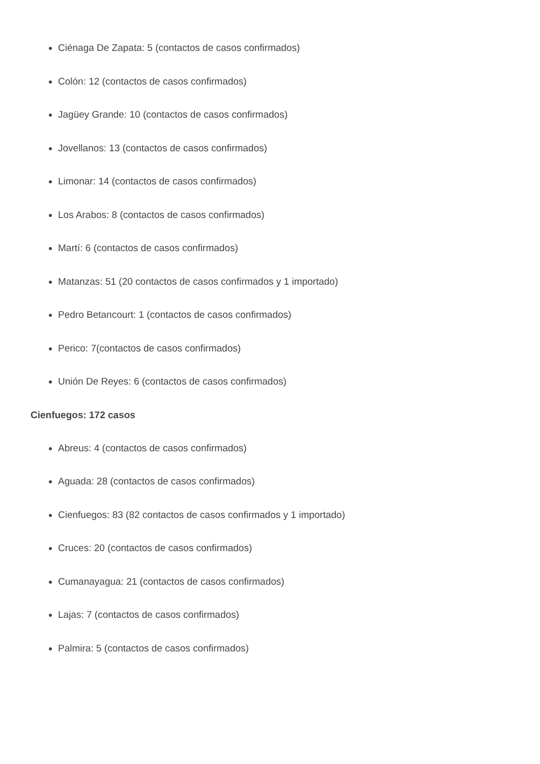Ciénaga De Zapata: 5 (contactos de casos confirmados)
Colón: 12 (contactos de casos confirmados)
Jagüey Grande: 10 (contactos de casos confirmados)
Jovellanos: 13 (contactos de casos confirmados)
Limonar: 14 (contactos de casos confirmados)
Los Arabos: 8 (contactos de casos confirmados)
Martí: 6 (contactos de casos confirmados)
Matanzas: 51 (20 contactos de casos confirmados y 1 importado)
Pedro Betancourt: 1 (contactos de casos confirmados)
Perico: 7(contactos de casos confirmados)
Unión De Reyes: 6 (contactos de casos confirmados)
Cienfuegos: 172 casos
Abreus: 4 (contactos de casos confirmados)
Aguada: 28 (contactos de casos confirmados)
Cienfuegos: 83 (82 contactos de casos confirmados y 1 importado)
Cruces: 20 (contactos de casos confirmados)
Cumanayagua: 21 (contactos de casos confirmados)
Lajas: 7 (contactos de casos confirmados)
Palmira: 5 (contactos de casos confirmados)